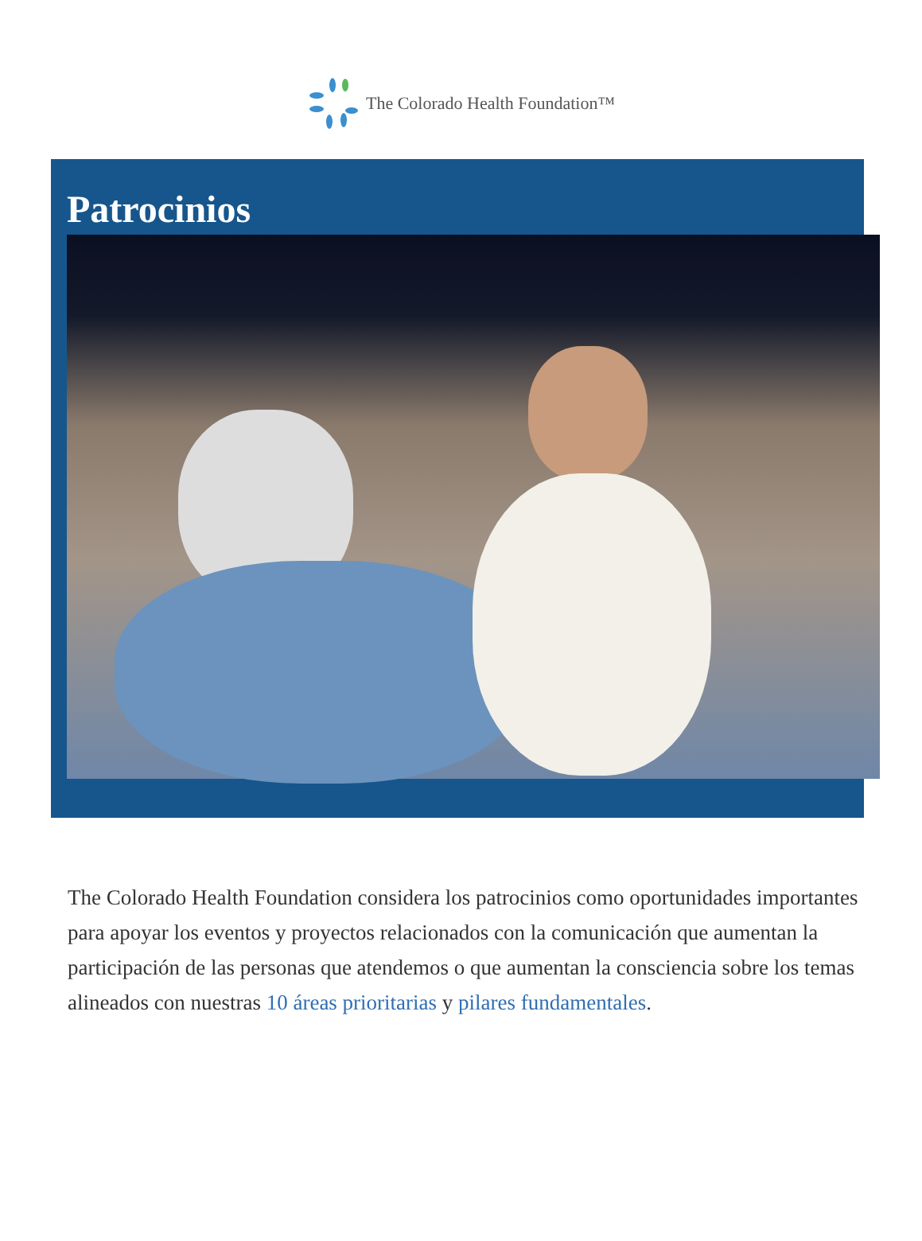The Colorado Health Foundation™
Patrocinios
The Colorado Health Foundation considera los patrocinios como oportunidades importantes para apoyar los eventos y proyectos relacionados con la comunicación que aumentan la participación de las personas que atendemos o que aumentan la consciencia sobre los temas alineados con nuestras 10 áreas prioritarias y pilares fundamentales.